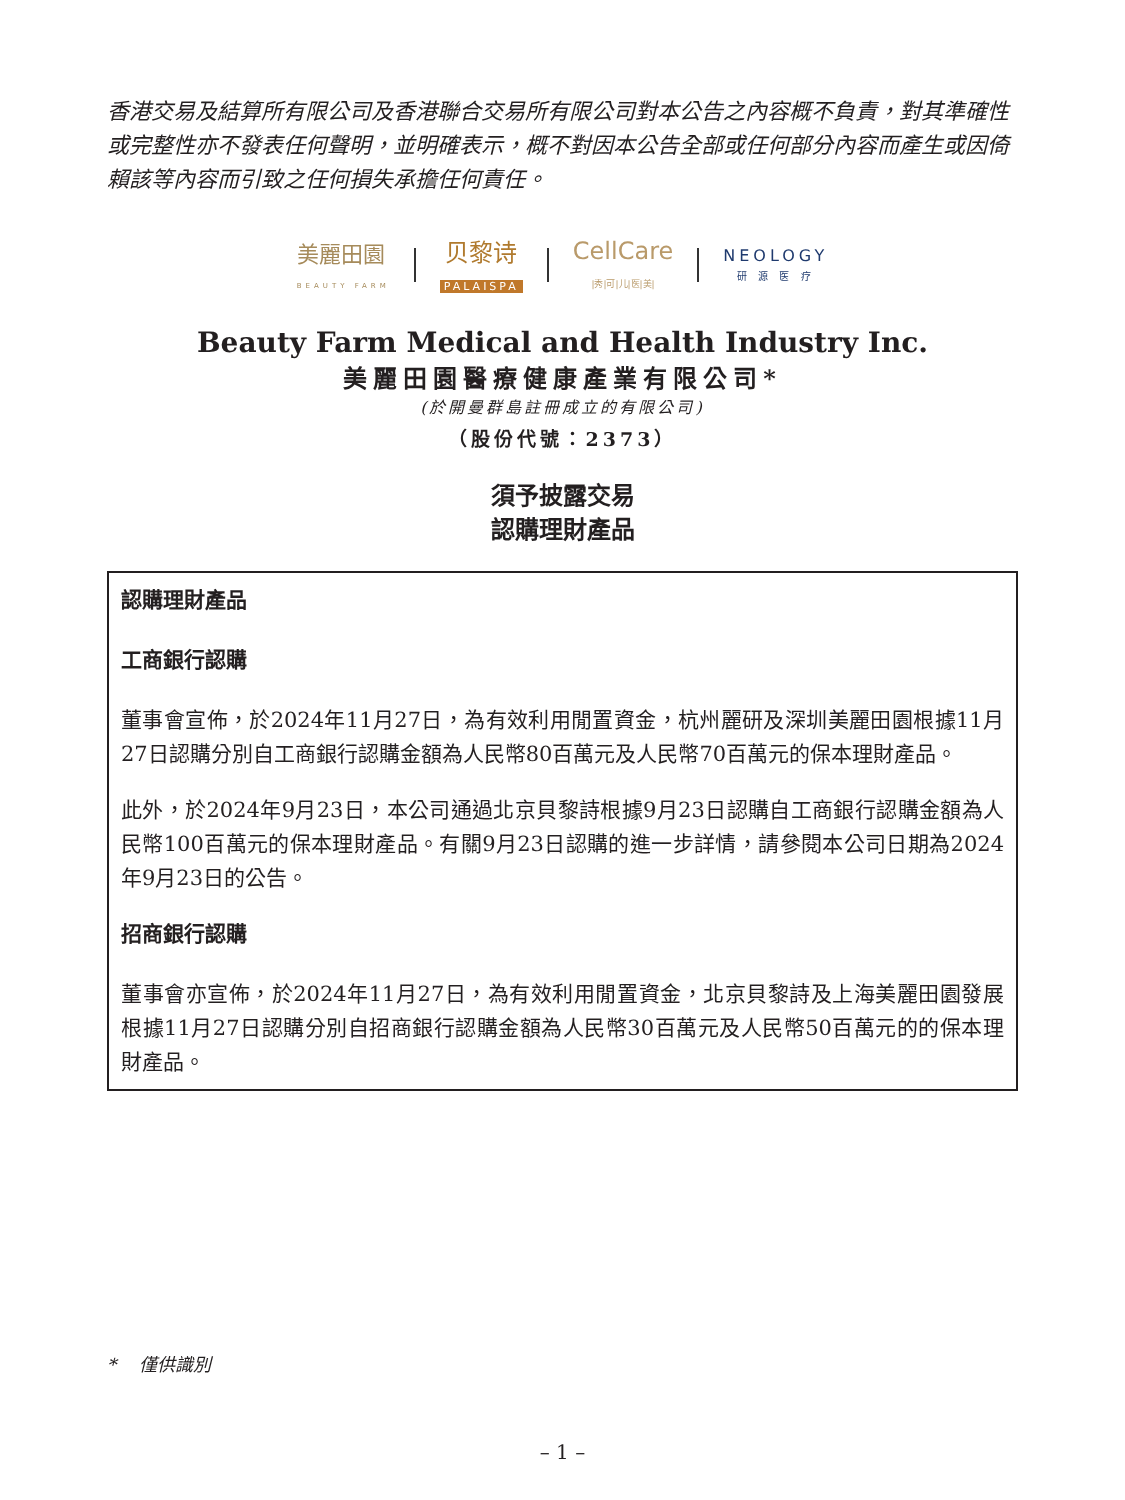香港交易及結算所有限公司及香港聯合交易所有限公司對本公告之內容概不負責，對其準確性或完整性亦不發表任何聲明，並明確表示，概不對因本公告全部或任何部分內容而產生或因倚賴該等內容而引致之任何損失承擔任何責任。
美麗田園
BEAUTY FARM
贝黎诗
PALAISPA
CellCare
|秀|可|儿|医|美|
NEOLOGY
研 源 医 疗
Beauty Farm Medical and Health Industry Inc.
美麗田園醫療健康產業有限公司*
(於開曼群島註冊成立的有限公司)
（股份代號：2373）
須予披露交易
認購理財產品
認購理財產品
工商銀行認購
董事會宣佈，於2024年11月27日，為有效利用閒置資金，杭州麗研及深圳美麗田園根據11月27日認購分別自工商銀行認購金額為人民幣80百萬元及人民幣70百萬元的保本理財產品。
此外，於2024年9月23日，本公司通過北京貝黎詩根據9月23日認購自工商銀行認購金額為人民幣100百萬元的保本理財產品。有關9月23日認購的進一步詳情，請參閱本公司日期為2024年9月23日的公告。
招商銀行認購
董事會亦宣佈，於2024年11月27日，為有效利用閒置資金，北京貝黎詩及上海美麗田園發展根據11月27日認購分別自招商銀行認購金額為人民幣30百萬元及人民幣50百萬元的的保本理財產品。
* 僅供識別
– 1 –